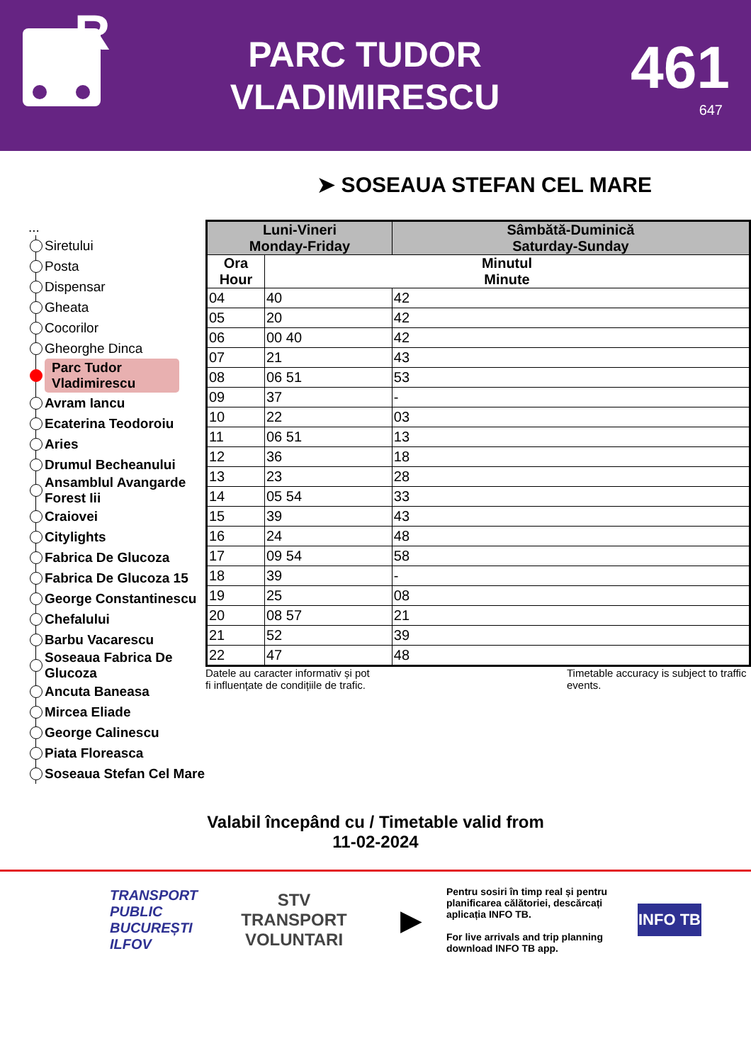R
PARC TUDOR
VLADIMIRESCU
461
647
➤ SOSEAUA STEFAN CEL MARE
...
Siretului
Posta
Dispensar
Gheata
Cocorilor
Gheorghe Dinca
Parc Tudor Vladimirescu
Avram Iancu
Ecaterina Teodoroiu
Aries
Drumul Becheanului
Ansamblul Avangarde Forest Iii
Craiovei
Citylights
Fabrica De Glucoza
Fabrica De Glucoza 15
George Constantinescu
Chefalului
Barbu Vacarescu
Soseaua Fabrica De Glucoza
Ancuta Baneasa
Mircea Eliade
George Calinescu
Piata Floreasca
Soseaua Stefan Cel Mare
| Luni-Vineri Monday-Friday | | Sâmbătă-Duminică Saturday-Sunday |
| --- | --- | --- |
| Ora Hour | Minutul Minute | |
| 04 | 40 | 42 |
| 05 | 20 | 42 |
| 06 | 00 40 | 42 |
| 07 | 21 | 43 |
| 08 | 06 51 | 53 |
| 09 | 37 | - |
| 10 | 22 | 03 |
| 11 | 06 51 | 13 |
| 12 | 36 | 18 |
| 13 | 23 | 28 |
| 14 | 05 54 | 33 |
| 15 | 39 | 43 |
| 16 | 24 | 48 |
| 17 | 09 54 | 58 |
| 18 | 39 | - |
| 19 | 25 | 08 |
| 20 | 08 57 | 21 |
| 21 | 52 | 39 |
| 22 | 47 | 48 |
Datele au caracter informativ și pot
fi influențate de condițiile de trafic.
Timetable accuracy is subject to traffic events.
Valabil începând cu / Timetable valid from
11-02-2024
TRANSPORT
PUBLIC
BUCUREȘTI
ILFOV
STV
TRANSPORT
VOLUNTARI
▶
Pentru sosiri în timp real și pentru planificarea călătoriei, descărcați aplicația INFO TB.
For live arrivals and trip planning download INFO TB app.
INFO TB